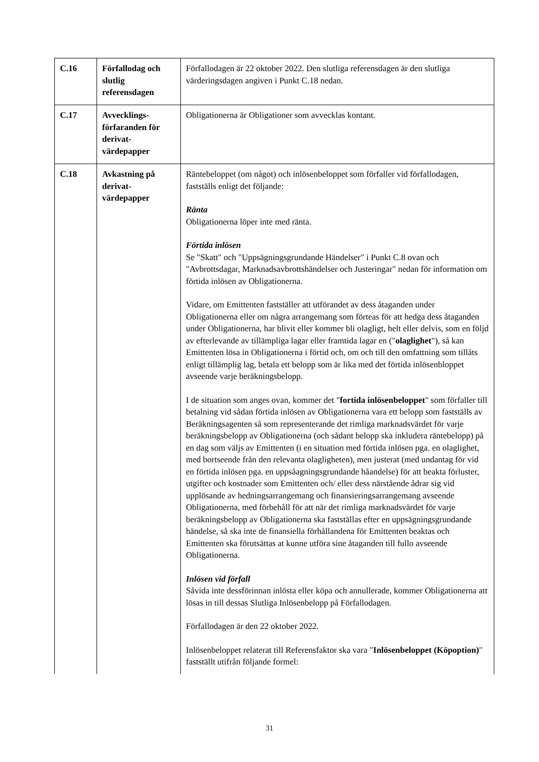| C.16 | Förfallodag och slutlig referensdagen | Förfallodagen är 22 oktober 2022. Den slutliga referensdagen är den slutliga värderingsdagen angiven i Punkt C.18 nedan. |
| C.17 | Avvecklings-förfaranden för derivat-värdepapper | Obligationerna är Obligationer som avvecklas kontant. |
| C.18 | Avkastning på derivat-värdepapper | Räntebeloppet (om något) och inlösenbeloppet som förfaller vid förfallodagen, fastställs enligt det följande: Ränta Obligationerna löper inte med ränta. Förtida inlösen Se "Skatt" och "Uppsägningsgrundande Händelser" i Punkt C.8 ovan och "Avbrottsdagar, Marknadsavbrottshändelser och Justeringar" nedan för information om förtida inlösen av Obligationerna. Vidare, om Emittenten fastställer att utförandet av dess åtaganden under Obligationerna eller om några arrangemang som förteas för att hedga dess åtaganden under Obligationerna, har blivit eller kommer bli olagligt, helt eller delvis, som en följd av efterlevande av tillämpliga lagar eller framtida lagar en (" olaglighet "), så kan Emittenten lösa in Obligationerna i förtid och, om och till den omfattning som tillåts enligt tillämplig lag, betala ett belopp som är lika med det förtida inlösenbloppet avseende varje beräkningsbelopp. I de situation som anges ovan, kommer det " fortida inlösenbeloppet " som förfaller till betalning vid sådan förtida inlösen av Obligationerna vara ett belopp som fastställs av Beräkningsagenten så som representerande det rimliga marknadsvärdet för varje beräkningsbelopp av Obligationerna (och sådant belopp ska inkludera räntebelopp) på en dag som väljs av Emittenten (i en situation med förtida inlösen pga. en olaglighet, med bortseende från den relevanta olagligheten), men justerat (med undantag för vid en förtida inlösen pga. en uppsåagningsgrundande håandelse) för att beakta förluster, utgifter och kostnader som Emittenten och/ eller dess närstående ådrar sig vid upplösande av hedningsarrangemang och finansieringsarrangemang avseende Obligationerna, med förbehåll för att när det rimliga marknadsvärdet för varje beräkningsbelopp av Obligationerna ska fastställas efter en uppsägningsgrundande händelse, så ska inte de finansiella förhållandena för Emittenten beaktas och Emittenten ska förutsättas at kunne utföra sine åtaganden till fullo avseende Obligationerna. Inlösen vid förfall Såvida inte dessförinnan inlösta eller köpa och annullerade, kommer Obligationerna att lösas in till dessas Slutliga Inlösenbelopp på Förfallodagen. Förfallodagen är den 22 oktober 2022. Inlösenbeloppet relaterat till Referensfaktor ska vara " Inlösenbeloppet (Köpoption) " fastställt utifrån följande formel: |
31